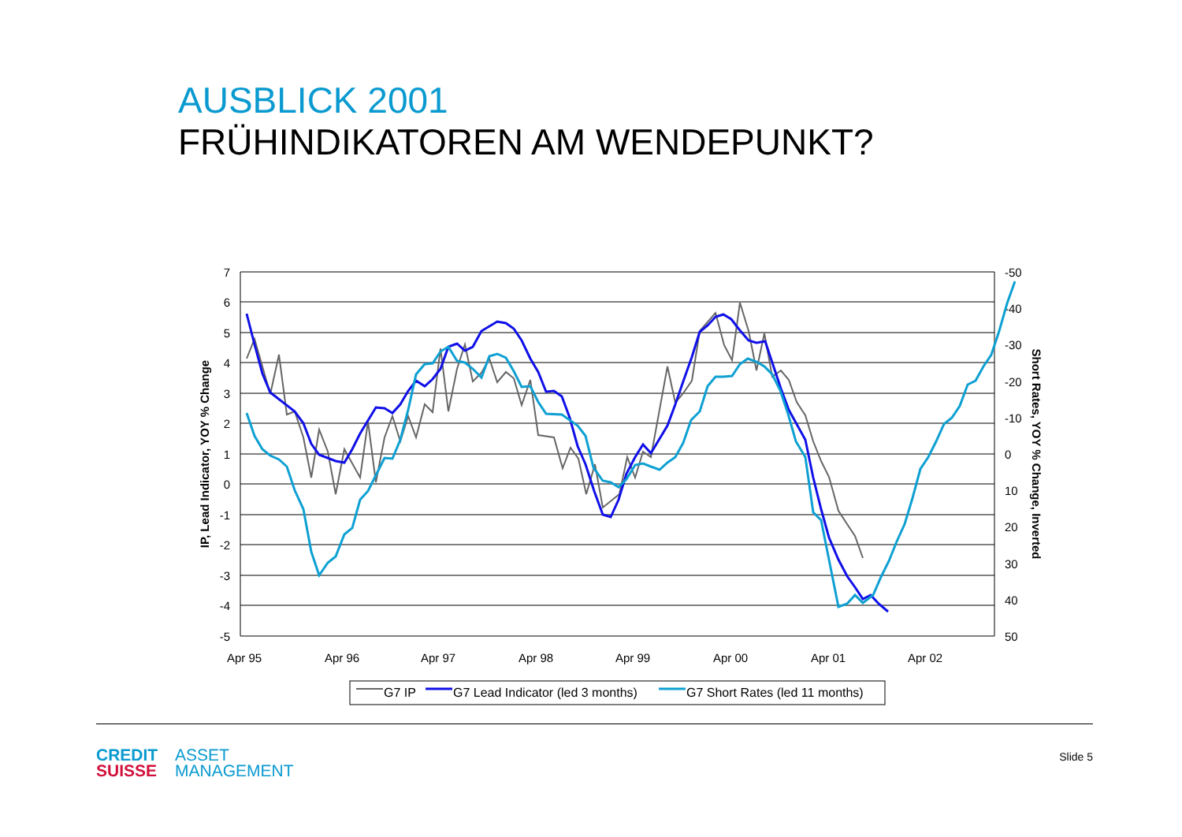AUSBLICK 2001
FRÜHINDIKATOREN AM WENDEPUNKT?
7
6
5
4
3
2
1
0
-1
-2
-3
-4
-5
-50
-40
-30
-20
-10
0
10
20
30
40
50
Apr 95
Apr 96
Apr 97
Apr 98
Apr 99
Apr 00
Apr 01
Apr 02
IP, Lead Indicator, YOY % Change
Short Rates, YOY % Change, Inverted
G7 IP
G7 Lead Indicator (led 3 months)
G7 Short Rates (led 11 months)
CREDIT
SUISSE
ASSET
MANAGEMENT
Slide 5